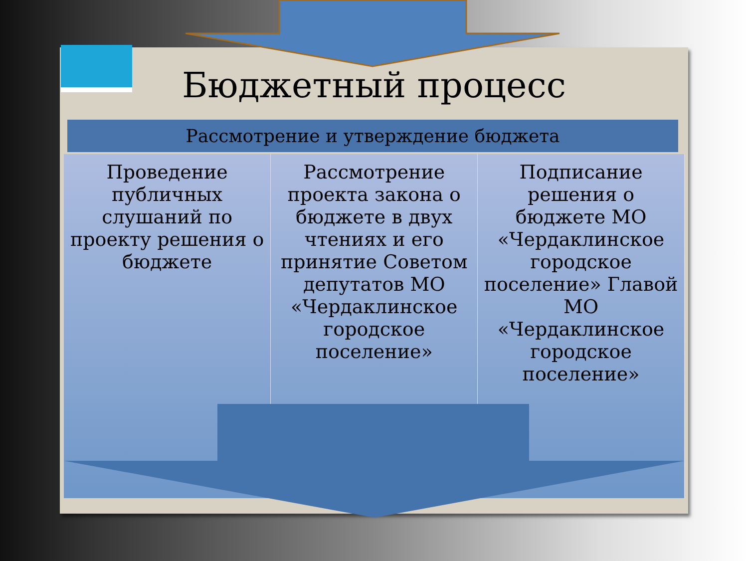Бюджетный процесс
Рассмотрение и утверждение бюджета
| Проведение публичных слушаний по проекту решения о бюджете | Рассмотрение проекта закона о бюджете в двух чтениях и его принятие Советом депутатов МО «Чердаклинское городское поселение» | Подписание решения о бюджете МО «Чердаклинское городское поселение» Главой МО «Чердаклинское городское поселение» |